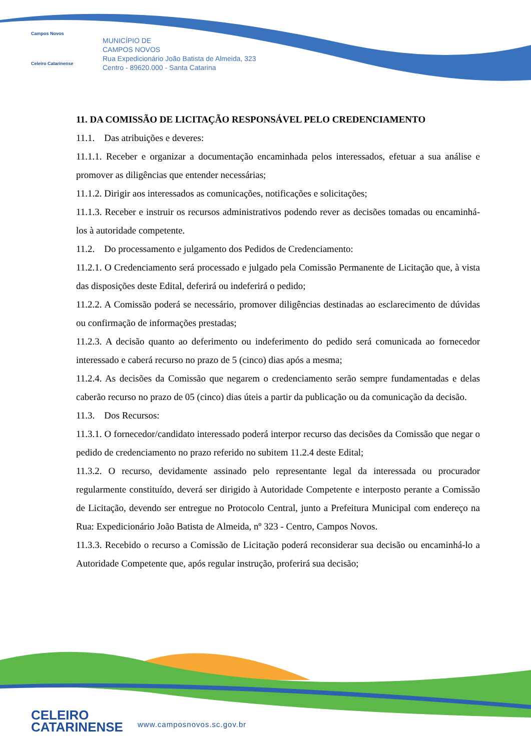Campos Novos
Celeiro Catarinense
MUNICÍPIO DE
CAMPOS NOVOS
Rua Expedicionário João Batista de Almeida, 323
Centro - 89620.000 - Santa Catarina
11. DA COMISSÃO DE LICITAÇÃO RESPONSÁVEL PELO CREDENCIAMENTO
11.1. Das atribuições e deveres:
11.1.1. Receber e organizar a documentação encaminhada pelos interessados, efetuar a sua análise e promover as diligências que entender necessárias;
11.1.2. Dirigir aos interessados as comunicações, notificações e solicitações;
11.1.3. Receber e instruir os recursos administrativos podendo rever as decisões tomadas ou encaminhá-los à autoridade competente.
11.2. Do processamento e julgamento dos Pedidos de Credenciamento:
11.2.1. O Credenciamento será processado e julgado pela Comissão Permanente de Licitação que, à vista das disposições deste Edital, deferirá ou indeferirá o pedido;
11.2.2. A Comissão poderá se necessário, promover diligências destinadas ao esclarecimento de dúvidas ou confirmação de informações prestadas;
11.2.3. A decisão quanto ao deferimento ou indeferimento do pedido será comunicada ao fornecedor interessado e caberá recurso no prazo de 5 (cinco) dias após a mesma;
11.2.4. As decisões da Comissão que negarem o credenciamento serão sempre fundamentadas e delas caberão recurso no prazo de 05 (cinco) dias úteis a partir da publicação ou da comunicação da decisão.
11.3. Dos Recursos:
11.3.1. O fornecedor/candidato interessado poderá interpor recurso das decisões da Comissão que negar o pedido de credenciamento no prazo referido no subitem 11.2.4 deste Edital;
11.3.2. O recurso, devidamente assinado pelo representante legal da interessada ou procurador regularmente constituído, deverá ser dirigido à Autoridade Competente e interposto perante a Comissão de Licitação, devendo ser entregue no Protocolo Central, junto a Prefeitura Municipal com endereço na Rua: Expedicionário João Batista de Almeida, nº 323 - Centro, Campos Novos.
11.3.3. Recebido o recurso a Comissão de Licitação poderá reconsiderar sua decisão ou encaminhá-lo a Autoridade Competente que, após regular instrução, proferirá sua decisão;
CELEIRO
CATARINENSE
www.camposnovos.sc.gov.br